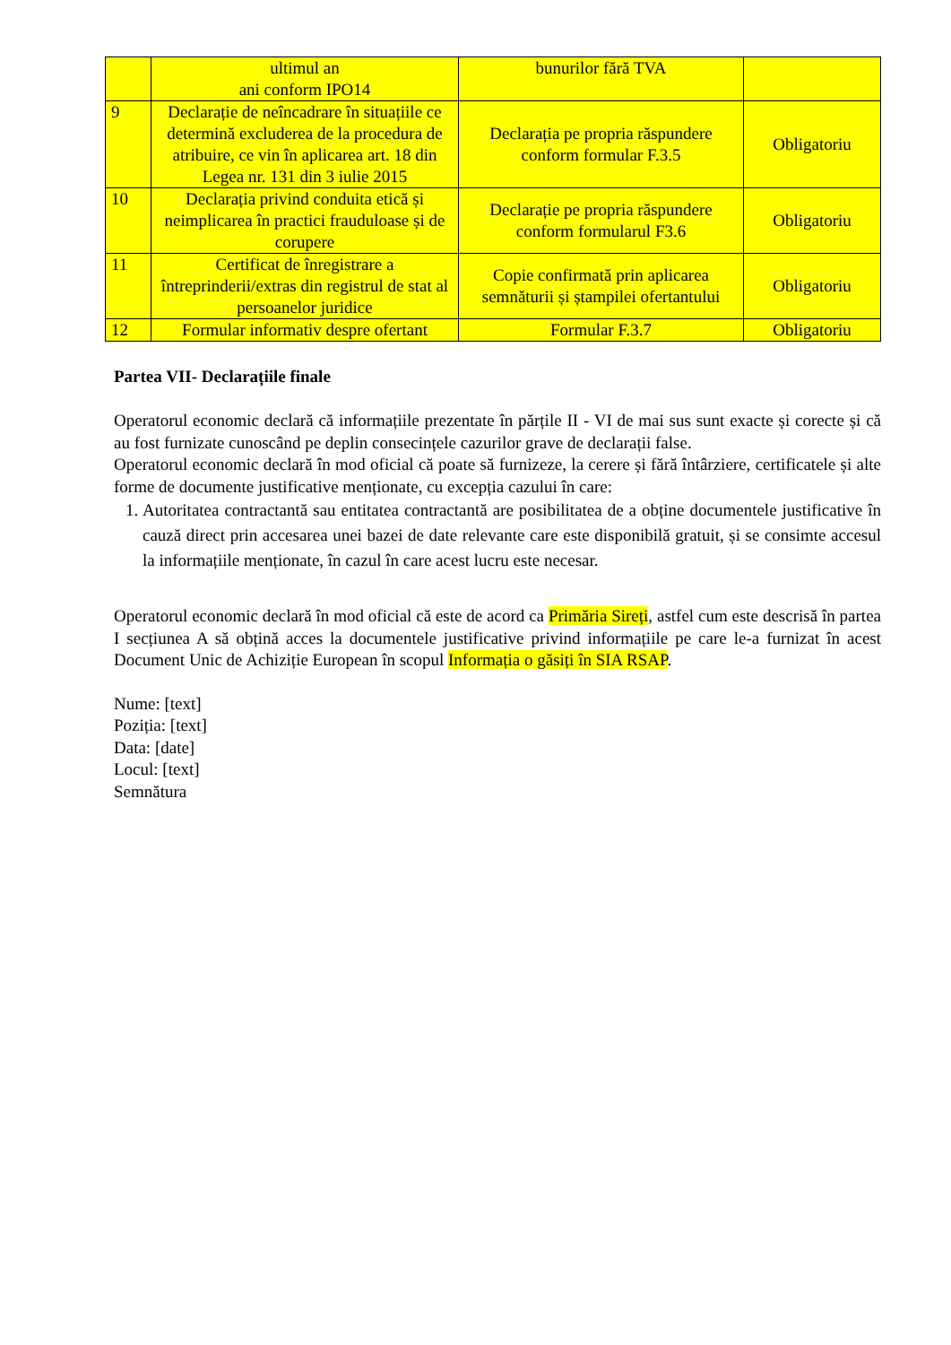| | ultimul an ani conform IPO14 | bunurilor fără TVA | |
| 9 | Declarație de neîncadrare în situațiile ce determină excluderea de la procedura de atribuire, ce vin în aplicarea art. 18 din Legea nr. 131 din 3 iulie 2015 | Declarația pe propria răspundere conform formular F.3.5 | Obligatoriu |
| 10 | Declarația privind conduita etică și neimplicarea în practici frauduloase și de corupere | Declarație pe propria răspundere conform formularul F3.6 | Obligatoriu |
| 11 | Certificat de înregistrare a întreprinderii/extras din registrul de stat al persoanelor juridice | Copie confirmată prin aplicarea semnăturii și ștampilei ofertantului | Obligatoriu |
| 12 | Formular informativ despre ofertant | Formular F.3.7 | Obligatoriu |
Partea VII- Declarațiile finale
Operatorul economic declară că informațiile prezentate în părțile II - VI de mai sus sunt exacte și corecte și că au fost furnizate cunoscând pe deplin consecințele cazurilor grave de declarații false.
Operatorul economic declară în mod oficial că poate să furnizeze, la cerere și fără întârziere, certificatele și alte forme de documente justificative menționate, cu excepția cazului în care:
1. Autoritatea contractantă sau entitatea contractantă are posibilitatea de a obține documentele justificative în cauză direct prin accesarea unei bazei de date relevante care este disponibilă gratuit, și se consimte accesul la informațiile menționate, în cazul în care acest lucru este necesar.
Operatorul economic declară în mod oficial că este de acord ca Primăria Sireți, astfel cum este descrisă în partea I secțiunea A să obțină acces la documentele justificative privind informațiile pe care le-a furnizat în acest Document Unic de Achiziție European în scopul Informația o găsiți în SIA RSAP.
Nume: [text]
Poziția: [text]
Data: [date]
Locul: [text]
Semnătura